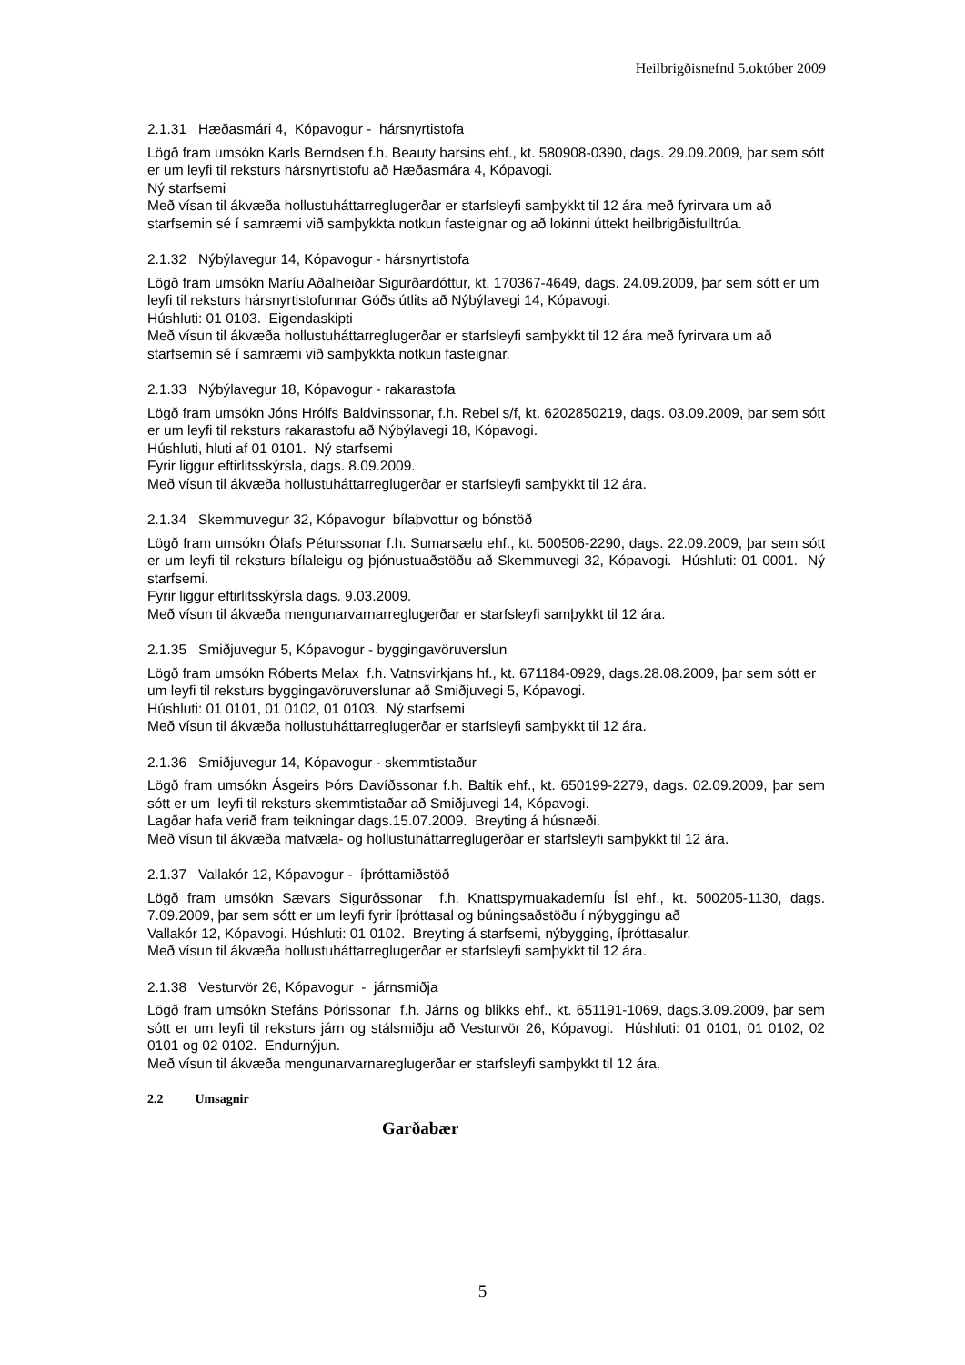Heilbrigðisnefnd 5.október 2009
2.1.31 Hæðasmári 4, Kópavogur - hársnyrtistofa
Lögð fram umsókn Karls Berndsen f.h. Beauty barsins ehf., kt. 580908-0390, dags. 29.09.2009, þar sem sótt er um leyfi til reksturs hársnyrtistofu að Hæðasmára 4, Kópavogi.
Ný starfsemi
Með vísan til ákvæða hollustuháttarreglugerðar er starfsleyfi samþykkt til 12 ára með fyrirvara um að starfsemin sé í samræmi við samþykkta notkun fasteignar og að lokinni úttekt heilbrigðisfulltrúa.
2.1.32 Nýbýlavegur 14, Kópavogur - hársnyrtistofa
Lögð fram umsókn Maríu Aðalheiðar Sigurðardóttur, kt. 170367-4649, dags. 24.09.2009, þar sem sótt er um leyfi til reksturs hársnyrtistofunnar Góðs útlits að Nýbýlavegi 14, Kópavogi.
Húshluti: 01 0103. Eigendaskipti
Með vísun til ákvæða hollustuháttarreglugerðar er starfsleyfi samþykkt til 12 ára með fyrirvara um að starfsemin sé í samræmi við samþykkta notkun fasteignar.
2.1.33 Nýbýlavegur 18, Kópavogur - rakarastofa
Lögð fram umsókn Jóns Hrólfs Baldvinssonar, f.h. Rebel s/f, kt. 6202850219, dags. 03.09.2009, þar sem sótt er um leyfi til reksturs rakarastofu að Nýbýlavegi 18, Kópavogi.
Húshluti, hluti af 01 0101. Ný starfsemi
Fyrir liggur eftirlitsskýrsla, dags. 8.09.2009.
Með vísun til ákvæða hollustuháttarreglugerðar er starfsleyfi samþykkt til 12 ára.
2.1.34 Skemmuvegur 32, Kópavogur bílaþvottur og bónstöð
Lögð fram umsókn Ólafs Péturssonar f.h. Sumarsælu ehf., kt. 500506-2290, dags. 22.09.2009, þar sem sótt er um leyfi til reksturs bílaleigu og þjónustuaðstöðu að Skemmuvegi 32, Kópavogi. Húshluti: 01 0001. Ný starfsemi.
Fyrir liggur eftirlitsskýrsla dags. 9.03.2009.
Með vísun til ákvæða mengunarvarnarreglugerðar er starfsleyfi samþykkt til 12 ára.
2.1.35 Smiðjuvegur 5, Kópavogur - byggingavöruverslun
Lögð fram umsókn Róberts Melax f.h. Vatnsvirkjans hf., kt. 671184-0929, dags.28.08.2009, þar sem sótt er um leyfi til reksturs byggingavöruverslunar að Smiðjuvegi 5, Kópavogi.
Húshluti: 01 0101, 01 0102, 01 0103. Ný starfsemi
Með vísun til ákvæða hollustuháttarreglugerðar er starfsleyfi samþykkt til 12 ára.
2.1.36 Smiðjuvegur 14, Kópavogur - skemmtistaður
Lögð fram umsókn Ásgeirs Þórs Davíðssonar f.h. Baltik ehf., kt. 650199-2279, dags. 02.09.2009, þar sem sótt er um leyfi til reksturs skemmtistaðar að Smiðjuvegi 14, Kópavogi.
Lagðar hafa verið fram teikningar dags.15.07.2009. Breyting á húsnæði.
Með vísun til ákvæða matvæla- og hollustuháttarreglugerðar er starfsleyfi samþykkt til 12 ára.
2.1.37 Vallakór 12, Kópavogur - íþróttamiðstöð
Lögð fram umsókn Sævars Sigurðssonar f.h. Knattspyrnuakademíu Ísl ehf., kt. 500205-1130, dags. 7.09.2009, þar sem sótt er um leyfi fyrir íþróttasal og búningsaðstöðu í nýbyggingu að
Vallakór 12, Kópavogi. Húshluti: 01 0102. Breyting á starfsemi, nýbygging, íþróttasalur.
Með vísun til ákvæða hollustuháttarreglugerðar er starfsleyfi samþykkt til 12 ára.
2.1.38 Vesturvör 26, Kópavogur - járnsmiðja
Lögð fram umsókn Stefáns Þórissonar f.h. Járns og blikks ehf., kt. 651191-1069, dags.3.09.2009, þar sem sótt er um leyfi til reksturs járn og stálsmiðju að Vesturvör 26, Kópavogi. Húshluti: 01 0101, 01 0102, 02 0101 og 02 0102. Endurnýjun.
Með vísun til ákvæða mengunarvarnareglugerðar er starfsleyfi samþykkt til 12 ára.
2.2 Umsagnir
Garðabær
5